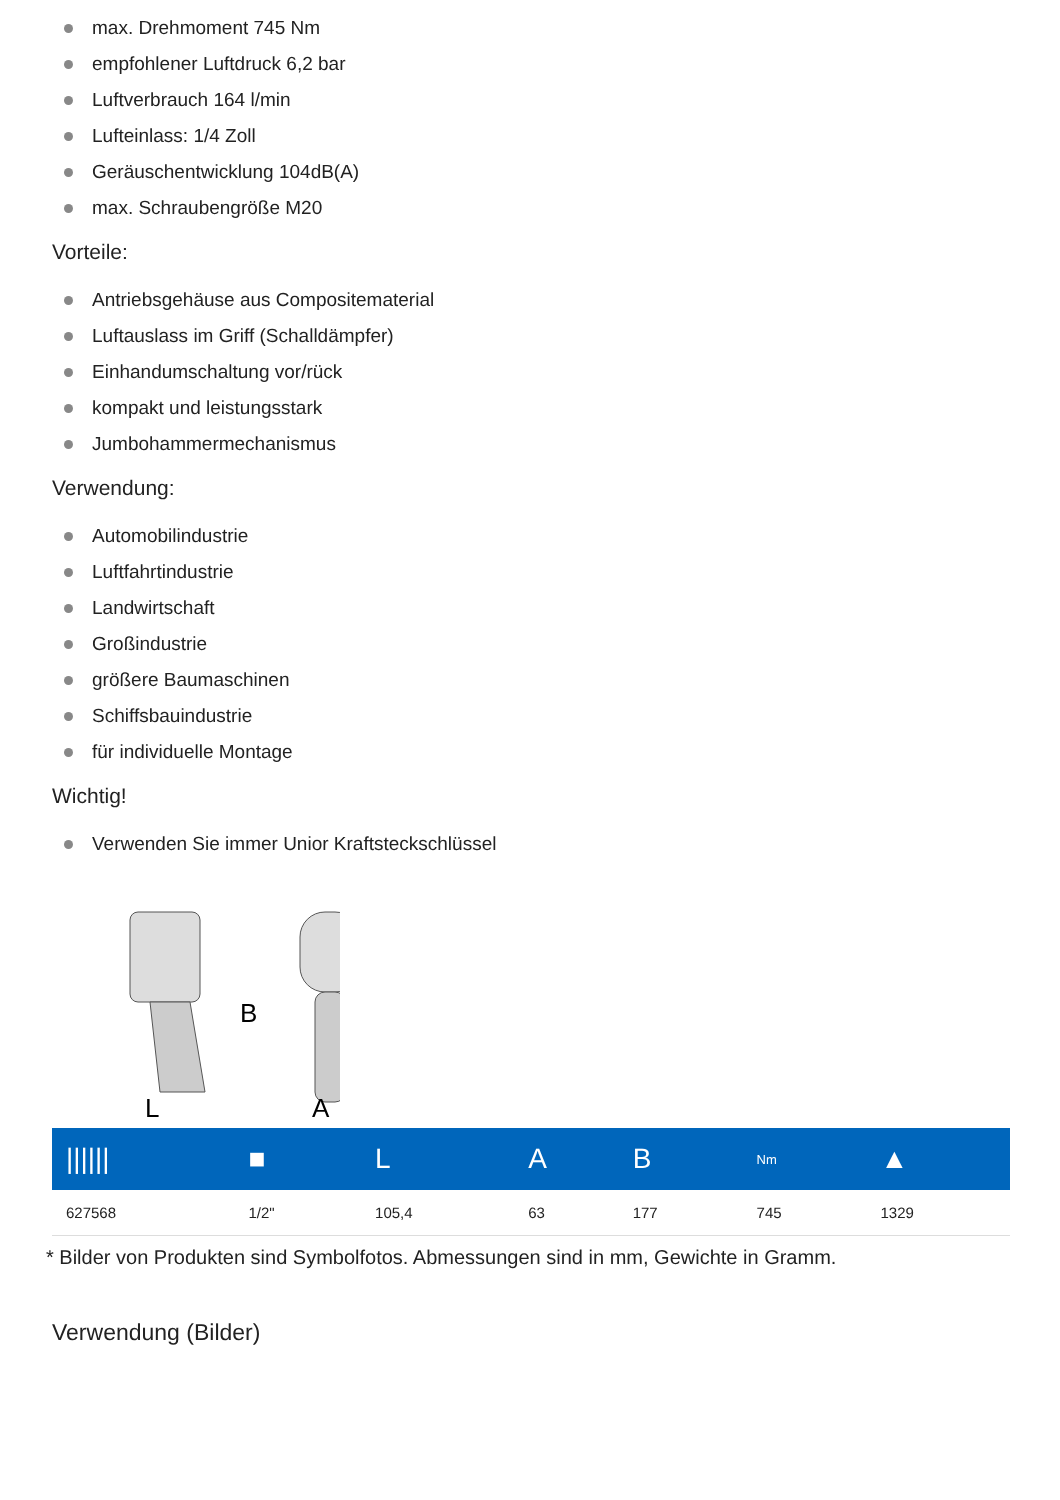max. Drehmoment 745 Nm
empfohlener Luftdruck 6,2 bar
Luftverbrauch 164 l/min
Lufteinlass: 1/4 Zoll
Geräuschentwicklung 104dB(A)
max. Schraubengröße M20
Vorteile:
Antriebsgehäuse aus Compositematerial
Luftauslass im Griff (Schalldämpfer)
Einhandumschaltung vor/rück
kompakt und leistungsstark
Jumbohammermechanismus
Verwendung:
Automobilindustrie
Luftfahrtindustrie
Landwirtschaft
Großindustrie
größere Baumaschinen
Schiffsbauindustrie
für individuelle Montage
Wichtig!
Verwenden Sie immer Unior Kraftsteckschlüssel
B
L
A
| ////// | ■ | L | A | B | Nm | ▲ |
| --- | --- | --- | --- | --- | --- | --- |
| 627568 | 1/2" | 105,4 | 63 | 177 | 745 | 1329 |
* Bilder von Produkten sind Symbolfotos. Abmessungen sind in mm, Gewichte in Gramm.
Verwendung (Bilder)